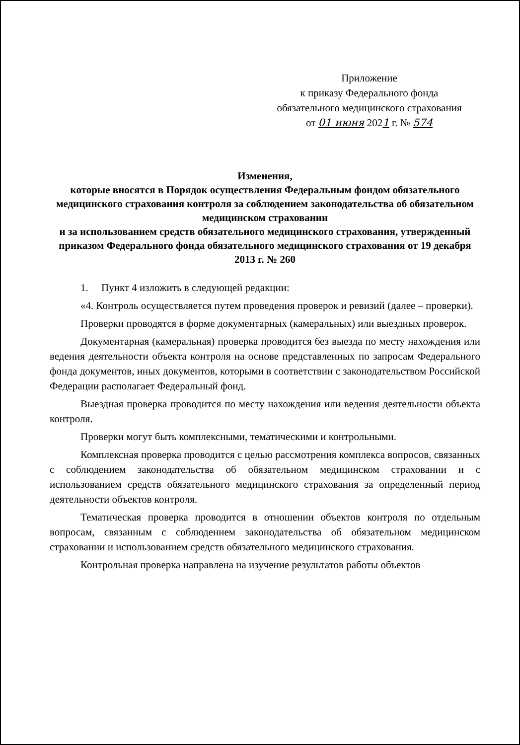Приложение
к приказу Федерального фонда
обязательного медицинского страхования
от 01 июня 2021 г. № 574
Изменения,
которые вносятся в Порядок осуществления Федеральным фондом обязательного медицинского страхования контроля за соблюдением законодательства об обязательном медицинском страховании
и за использованием средств обязательного медицинского страхования, утвержденный приказом Федерального фонда обязательного медицинского страхования от 19 декабря 2013 г. № 260
1. Пункт 4 изложить в следующей редакции:
«4. Контроль осуществляется путем проведения проверок и ревизий (далее – проверки).
Проверки проводятся в форме документарных (камеральных) или выездных проверок.
Документарная (камеральная) проверка проводится без выезда по месту нахождения или ведения деятельности объекта контроля на основе представленных по запросам Федерального фонда документов, иных документов, которыми в соответствии с законодательством Российской Федерации располагает Федеральный фонд.
Выездная проверка проводится по месту нахождения или ведения деятельности объекта контроля.
Проверки могут быть комплексными, тематическими и контрольными.
Комплексная проверка проводится с целью рассмотрения комплекса вопросов, связанных с соблюдением законодательства об обязательном медицинском страховании и с использованием средств обязательного медицинского страхования за определенный период деятельности объектов контроля.
Тематическая проверка проводится в отношении объектов контроля по отдельным вопросам, связанным с соблюдением законодательства об обязательном медицинском страховании и использованием средств обязательного медицинского страхования.
Контрольная проверка направлена на изучение результатов работы объектов